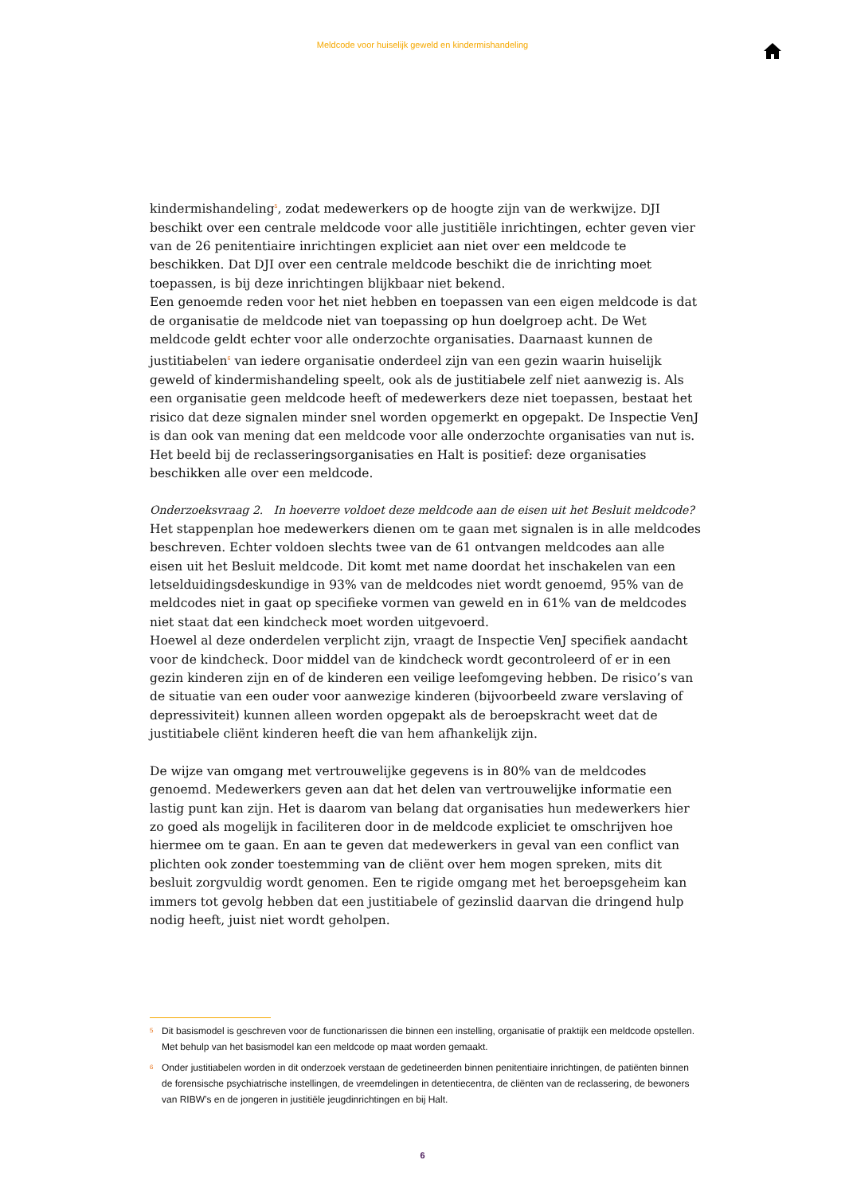Meldcode voor huiselijk geweld en kindermishandeling
kindermishandeling<sup>5</sup>, zodat medewerkers op de hoogte zijn van de werkwijze. DJI beschikt over een centrale meldcode voor alle justitiële inrichtingen, echter geven vier van de 26 penitentiaire inrichtingen expliciet aan niet over een meldcode te beschikken. Dat DJI over een centrale meldcode beschikt die de inrichting moet toepassen, is bij deze inrichtingen blijkbaar niet bekend.
Een genoemde reden voor het niet hebben en toepassen van een eigen meldcode is dat de organisatie de meldcode niet van toepassing op hun doelgroep acht. De Wet meldcode geldt echter voor alle onderzochte organisaties. Daarnaast kunnen de justitiabelen<sup>6</sup> van iedere organisatie onderdeel zijn van een gezin waarin huiselijk geweld of kindermishandeling speelt, ook als de justitiabele zelf niet aanwezig is. Als een organisatie geen meldcode heeft of medewer­kers deze niet toepassen, bestaat het risico dat deze signalen minder snel worden opgemerkt en opgepakt. De Inspectie VenJ is dan ook van mening dat een meldcode voor alle onderzochte organisaties van nut is.
Het beeld bij de reclasseringsorganisaties en Halt is positief: deze organisaties beschikken alle over een meldcode.
Onderzoeksvraag 2. In hoeverre voldoet deze meldcode aan de eisen uit het Besluit meldcode?
Het stappenplan hoe medewerkers dienen om te gaan met signalen is in alle meldcodes beschre­ven. Echter voldoen slechts twee van de 61 ontvangen meldcodes aan alle eisen uit het Besluit meldcode. Dit komt met name doordat het inschakelen van een letselduidingsdeskundige in 93% van de meldcodes niet wordt genoemd, 95% van de meldcodes niet in gaat op specifieke vormen van geweld en in 61% van de meldcodes niet staat dat een kindcheck moet worden uitgevoerd.
Hoewel al deze onderdelen verplicht zijn, vraagt de Inspectie VenJ specifiek aandacht voor de kindcheck. Door middel van de kindcheck wordt gecontroleerd of er in een gezin kinderen zijn en of de kinderen een veilige leefomgeving hebben. De risico’s van de situatie van een ouder voor aanwezige kinderen (bijvoorbeeld zware verslaving of depressiviteit) kunnen alleen worden opgepakt als de beroepskracht weet dat de justitiabele cliënt kinderen heeft die van hem afhankelijk zijn.
De wijze van omgang met vertrouwelijke gegevens is in 80% van de meldcodes genoemd. Medewerkers geven aan dat het delen van vertrouwelijke informatie een lastig punt kan zijn. Het is daarom van belang dat organisaties hun medewerkers hier zo goed als mogelijk in faciliteren door in de meldcode expliciet te omschrijven hoe hiermee om te gaan. En aan te geven dat medewerkers in geval van een conflict van plichten ook zonder toestemming van de cliënt over hem mogen spreken, mits dit besluit zorgvuldig wordt genomen. Een te rigide omgang met het beroepsgeheim kan immers tot gevolg hebben dat een justitiabele of gezinslid daarvan die dringend hulp nodig heeft, juist niet wordt geholpen.
5 Dit basismodel is geschreven voor de functionarissen die binnen een instelling, organisatie of praktijk een meldcode opstellen. Met behulp van het basismodel kan een meldcode op maat worden gemaakt.
6 Onder justitiabelen worden in dit onderzoek verstaan de gedetineerden binnen penitentiaire inrichtingen, de patiënten binnen de forensische psychiatrische instellingen, de vreemdelingen in detentiecentra, de cliënten van de reclassering, de bewoners van RIBW’s en de jongeren in justitiële jeugdinrichtingen en bij Halt.
6